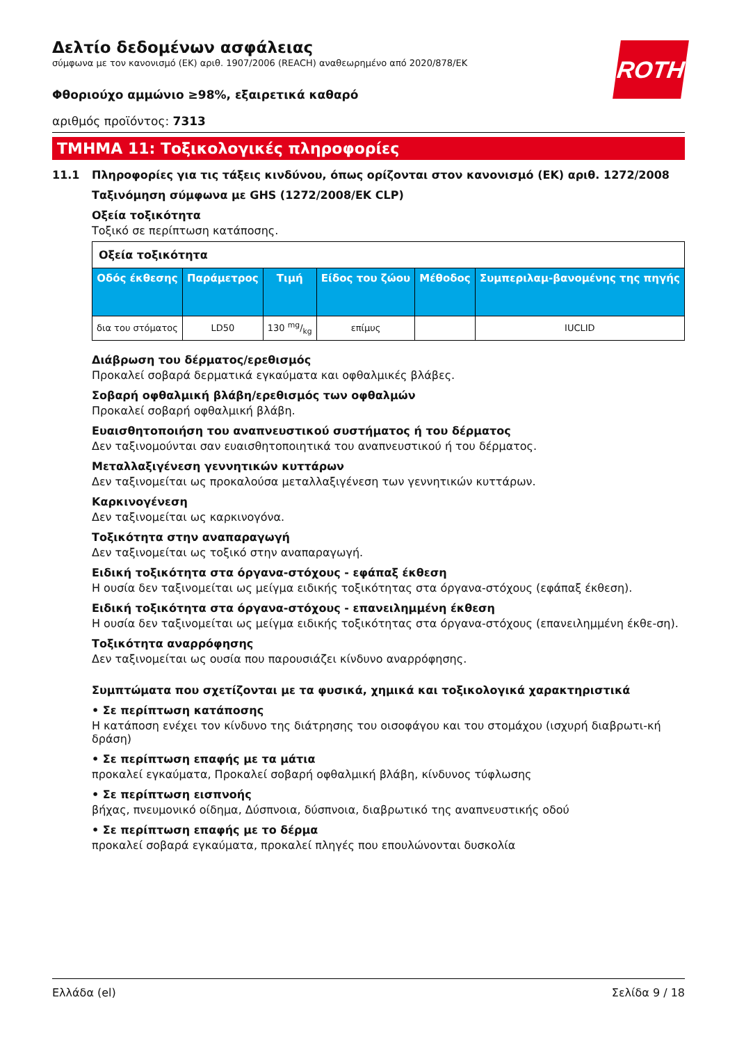Δελτίο δεδομένων ασφάλειας
σύμφωνα με τον κανονισμό (ΕΚ) αριθ. 1907/2006 (REACH) αναθεωρημένο από 2020/878/ΕΚ
ROTH
Φθοριούχο αμμώνιο ≥98%, εξαιρετικά καθαρό
αριθμός προϊόντος: 7313
ΤΜΗΜΑ 11: Τοξικολογικές πληροφορίες
11.1 Πληροφορίες για τις τάξεις κινδύνου, όπως ορίζονται στον κανονισμό (ΕΚ) αριθ. 1272/2008
Ταξινόμηση σύμφωνα με GHS (1272/2008/ΕΚ CLP)
Οξεία τοξικότητα
Τοξικό σε περίπτωση κατάποσης.
| Οξεία τοξικότητα | | | | | |
| Οδός έκθεσης | Παράμετρος | Τιμή | Είδος του ζώου | Μέθοδος | Συμπεριλαμ-βανομένης της πηγής |
| δια του στόματος | LD50 | 130 mg/kg | επίμυς | | IUCLID |
Διάβρωση του δέρματος/ερεθισμός
Προκαλεί σοβαρά δερματικά εγκαύματα και οφθαλμικές βλάβες.
Σοβαρή οφθαλμική βλάβη/ερεθισμός των οφθαλμών
Προκαλεί σοβαρή οφθαλμική βλάβη.
Ευαισθητοποιήση του αναπνευστικού συστήματος ή του δέρματος
Δεν ταξινομούνται σαν ευαισθητοποιητικά του αναπνευστικού ή του δέρματος.
Μεταλλαξιγένεση γεννητικών κυττάρων
Δεν ταξινομείται ως προκαλούσα μεταλλαξιγένεση των γεννητικών κυττάρων.
Καρκινογένεση
Δεν ταξινομείται ως καρκινογόνα.
Τοξικότητα στην αναπαραγωγή
Δεν ταξινομείται ως τοξικό στην αναπαραγωγή.
Ειδική τοξικότητα στα όργανα-στόχους - εφάπαξ έκθεση
Η ουσία δεν ταξινομείται ως μείγμα ειδικής τοξικότητας στα όργανα-στόχους (εφάπαξ έκθεση).
Ειδική τοξικότητα στα όργανα-στόχους - επανειλημμένη έκθεση
Η ουσία δεν ταξινομείται ως μείγμα ειδικής τοξικότητας στα όργανα-στόχους (επανειλημμένη έκθε-ση).
Τοξικότητα αναρρόφησης
Δεν ταξινομείται ως ουσία που παρουσιάζει κίνδυνο αναρρόφησης.
Συμπτώματα που σχετίζονται με τα φυσικά, χημικά και τοξικολογικά χαρακτηριστικά
• Σε περίπτωση κατάποσης
Η κατάποση ενέχει τον κίνδυνο της διάτρησης του οισοφάγου και του στομάχου (ισχυρή διαβρωτι-κή δράση)
• Σε περίπτωση επαφής με τα μάτια
προκαλεί εγκαύματα, Προκαλεί σοβαρή οφθαλμική βλάβη, κίνδυνος τύφλωσης
• Σε περίπτωση εισπνοής
βήχας, πνευμονικό οίδημα, Δύσπνοια, δύσπνοια, διαβρωτικό της αναπνευστικής οδού
• Σε περίπτωση επαφής με το δέρμα
προκαλεί σοβαρά εγκαύματα, προκαλεί πληγές που επουλώνονται δυσκολία
Ελλάδα (el) Σελίδα 9 / 18